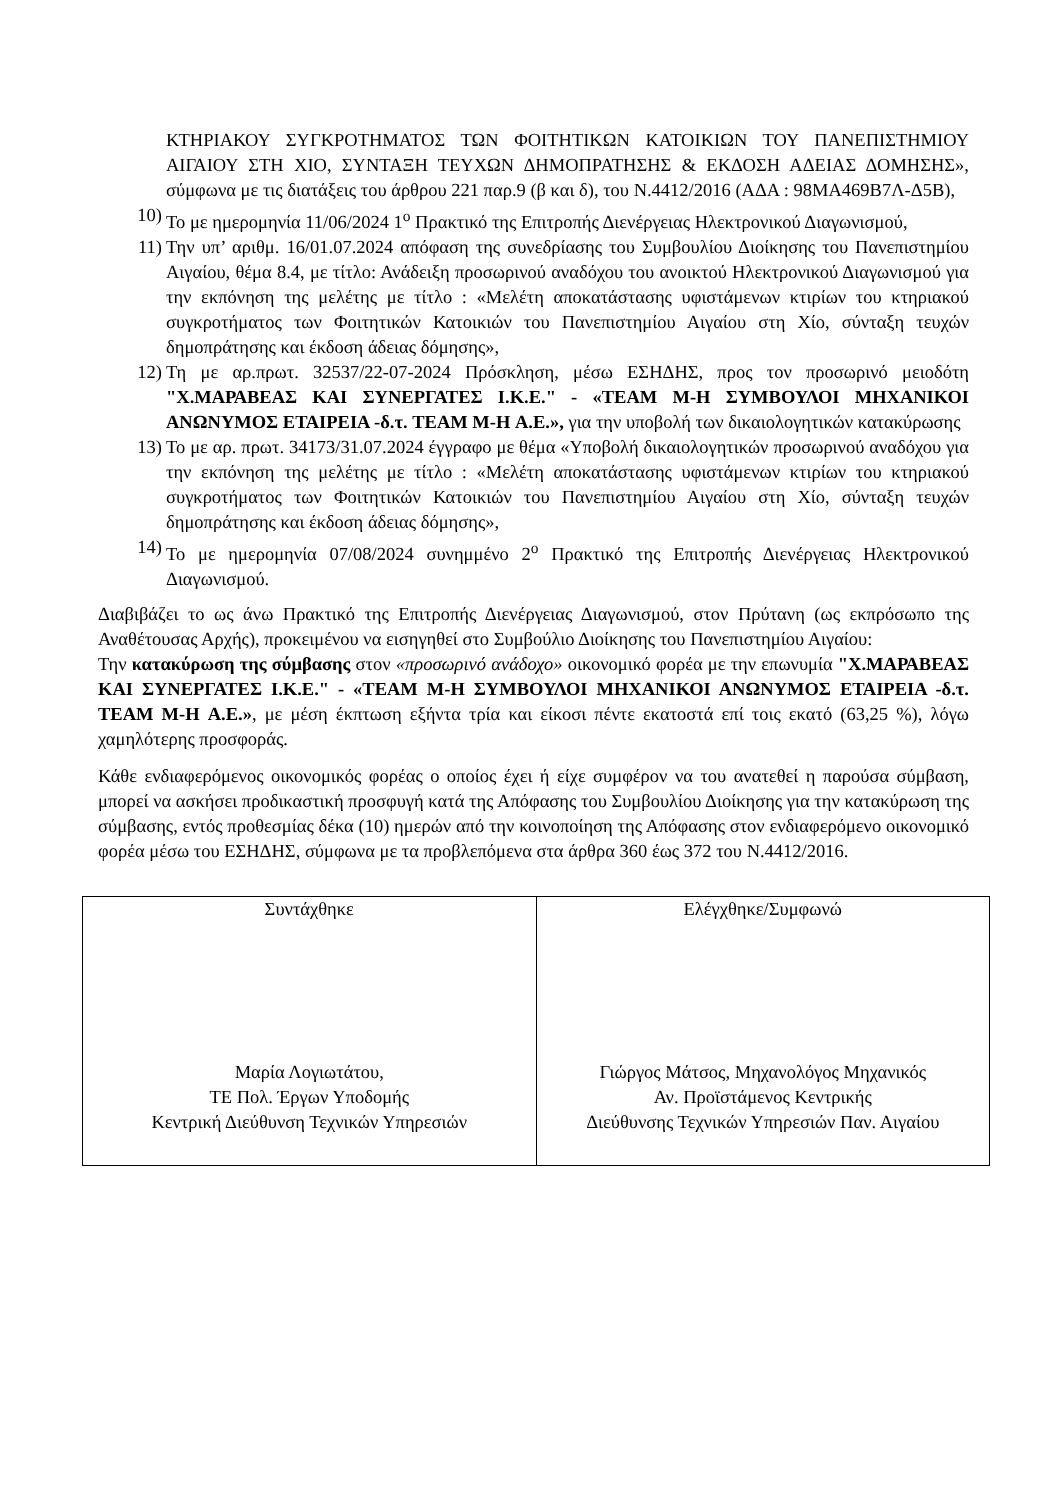ΚΤΗΡΙΑΚΟΥ ΣΥΓΚΡΟΤΗΜΑΤΟΣ ΤΩΝ ΦΟΙΤΗΤΙΚΩΝ ΚΑΤΟΙΚΙΩΝ ΤΟΥ ΠΑΝΕΠΙΣΤΗΜΙΟΥ ΑΙΓΑΙΟΥ ΣΤΗ ΧΙΟ, ΣΥΝΤΑΞΗ ΤΕΥΧΩΝ ΔΗΜΟΠΡΑΤΗΣΗΣ & ΕΚΔΟΣΗ ΑΔΕΙΑΣ ΔΟΜΗΣΗΣ», σύμφωνα με τις διατάξεις του άρθρου 221 παρ.9 (β και δ), του Ν.4412/2016 (ΑΔΑ : 98ΜΑ469Β7Λ-Δ5Β),
10) Το με ημερομηνία 11/06/2024 1<sup>ο</sup> Πρακτικό της Επιτροπής Διενέργειας Ηλεκτρονικού Διαγωνισμού,
11) Την υπ’ αριθμ. 16/01.07.2024 απόφαση της συνεδρίασης του Συμβουλίου Διοίκησης του Πανεπιστημίου Αιγαίου, θέμα 8.4, με τίτλο: Ανάδειξη προσωρινού αναδόχου του ανοικτού Ηλεκτρονικού Διαγωνισμού για την εκπόνηση της μελέτης με τίτλο : «Μελέτη αποκατάστασης υφιστάμενων κτιρίων του κτηριακού συγκροτήματος των Φοιτητικών Κατοικιών του Πανεπιστημίου Αιγαίου στη Χίο, σύνταξη τευχών δημοπράτησης και έκδοση άδειας δόμησης»,
12) Τη με αρ.πρωτ. 32537/22-07-2024 Πρόσκληση, μέσω ΕΣΗΔΗΣ, προς τον προσωρινό μειοδότη "Χ.ΜΑΡΑΒΕΑΣ ΚΑΙ ΣΥΝΕΡΓΑΤΕΣ Ι.Κ.Ε." - «TEAM M-H ΣΥΜΒΟΥΛΟΙ ΜΗΧΑΝΙΚΟΙ ΑΝΩΝΥΜΟΣ ΕΤΑΙΡΕΙΑ -δ.τ. TEAM M-H Α.Ε.», για την υποβολή των δικαιολογητικών κατακύρωσης
13) Το με αρ. πρωτ. 34173/31.07.2024 έγγραφο με θέμα «Υποβολή δικαιολογητικών προσωρινού αναδόχου για την εκπόνηση της μελέτης με τίτλο : «Μελέτη αποκατάστασης υφιστάμενων κτιρίων του κτηριακού συγκροτήματος των Φοιτητικών Κατοικιών του Πανεπιστημίου Αιγαίου στη Χίο, σύνταξη τευχών δημοπράτησης και έκδοση άδειας δόμησης»,
14) Το με ημερομηνία 07/08/2024 συνημμένο 2<sup>ο</sup> Πρακτικό της Επιτροπής Διενέργειας Ηλεκτρονικού Διαγωνισμού.
Διαβιβάζει το ως άνω Πρακτικό της Επιτροπής Διενέργειας Διαγωνισμού, στον Πρύτανη (ως εκπρόσωπο της Αναθέτουσας Αρχής), προκειμένου να εισηγηθεί στο Συμβούλιο Διοίκησης του Πανεπιστημίου Αιγαίου:
Την κατακύρωση της σύμβασης στον «προσωρινό ανάδοχο» οικονομικό φορέα με την επωνυμία "Χ.ΜΑΡΑΒΕΑΣ ΚΑΙ ΣΥΝΕΡΓΑΤΕΣ Ι.Κ.Ε." - «TEAM M-H ΣΥΜΒΟΥΛΟΙ ΜΗΧΑΝΙΚΟΙ ΑΝΩΝΥΜΟΣ ΕΤΑΙΡΕΙΑ -δ.τ. TEAM M-H Α.Ε.», με μέση έκπτωση εξήντα τρία και είκοσι πέντε εκατοστά επί τοις εκατό (63,25 %), λόγω χαμηλότερης προσφοράς.
Κάθε ενδιαφερόμενος οικονομικός φορέας ο οποίος έχει ή είχε συμφέρον να του ανατεθεί η παρούσα σύμβαση, μπορεί να ασκήσει προδικαστική προσφυγή κατά της Απόφασης του Συμβουλίου Διοίκησης για την κατακύρωση της σύμβασης, εντός προθεσμίας δέκα (10) ημερών από την κοινοποίηση της Απόφασης στον ενδιαφερόμενο οικονομικό φορέα μέσω του ΕΣΗΔΗΣ, σύμφωνα με τα προβλεπόμενα στα άρθρα 360 έως 372 του Ν.4412/2016.
| Συντάχθηκε Μαρία Λογιωτάτου, ΤΕ Πολ. Έργων Υποδομής Κεντρική Διεύθυνση Τεχνικών Υπηρεσιών | Ελέγχθηκε/Συμφωνώ Γιώργος Μάτσος, Μηχανολόγος Μηχανικός Αν. Προϊστάμενος Κεντρικής Διεύθυνσης Τεχνικών Υπηρεσιών Παν. Αιγαίου |